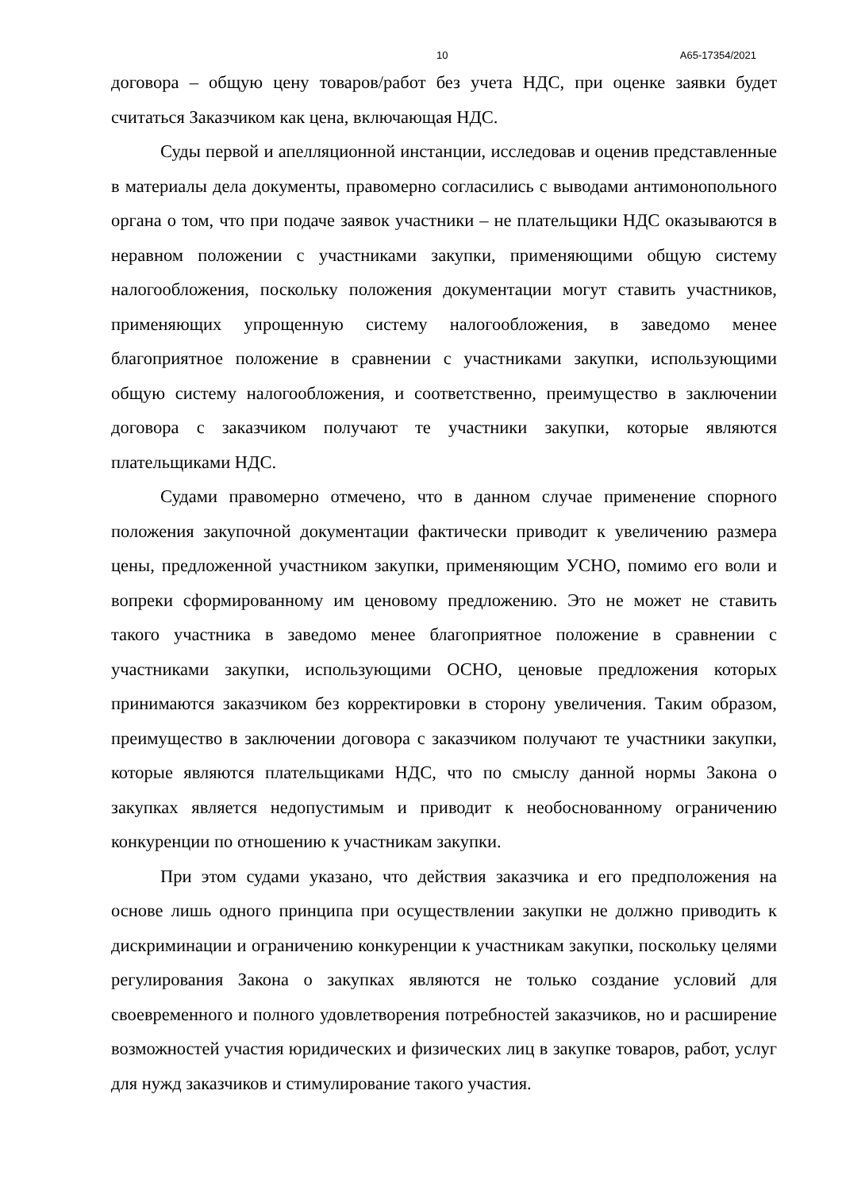10 А65-17354/2021
договора – общую цену товаров/работ без учета НДС, при оценке заявки будет считаться Заказчиком как цена, включающая НДС.
Суды первой и апелляционной инстанции, исследовав и оценив представленные в материалы дела документы, правомерно согласились с выводами антимонопольного органа о том, что при подаче заявок участники – не плательщики НДС оказываются в неравном положении с участниками закупки, применяющими общую систему налогообложения, поскольку положения документации могут ставить участников, применяющих упрощенную систему налогообложения, в заведомо менее благоприятное положение в сравнении с участниками закупки, использующими общую систему налогообложения, и соответственно, преимущество в заключении договора с заказчиком получают те участники закупки, которые являются плательщиками НДС.
Судами правомерно отмечено, что в данном случае применение спорного положения закупочной документации фактически приводит к увеличению размера цены, предложенной участником закупки, применяющим УСНО, помимо его воли и вопреки сформированному им ценовому предложению. Это не может не ставить такого участника в заведомо менее благоприятное положение в сравнении с участниками закупки, использующими ОСНО, ценовые предложения которых принимаются заказчиком без корректировки в сторону увеличения. Таким образом, преимущество в заключении договора с заказчиком получают те участники закупки, которые являются плательщиками НДС, что по смыслу данной нормы Закона о закупках является недопустимым и приводит к необоснованному ограничению конкуренции по отношению к участникам закупки.
При этом судами указано, что действия заказчика и его предположения на основе лишь одного принципа при осуществлении закупки не должно приводить к дискриминации и ограничению конкуренции к участникам закупки, поскольку целями регулирования Закона о закупках являются не только создание условий для своевременного и полного удовлетворения потребностей заказчиков, но и расширение возможностей участия юридических и физических лиц в закупке товаров, работ, услуг для нужд заказчиков и стимулирование такого участия.